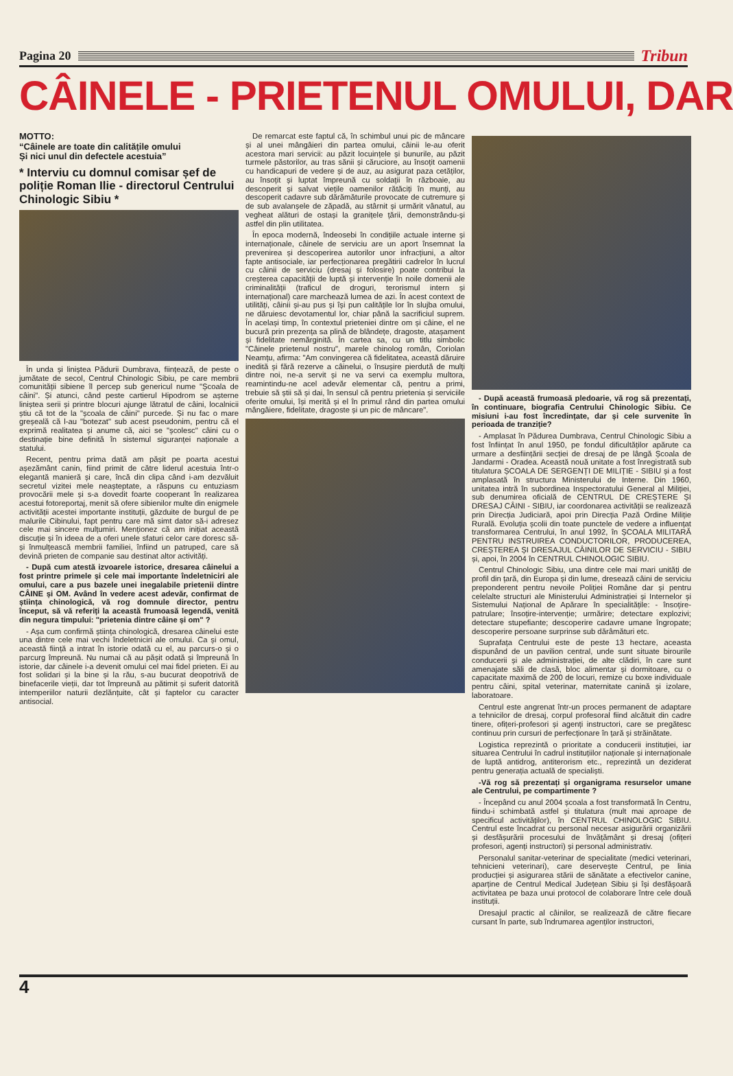Pagina 20
Tribun
CÂINELE - PRIETENUL OMULUI, DAR
MOTTO:
“Câinele are toate din calitățile omului
Și nici unul din defectele acestuia”
* Interviu cu domnul comisar șef de poliție Roman Ilie - directorul Centrului Chinologic Sibiu *
În unda și liniștea Pădurii Dumbrava, ființează, de peste o jumătate de secol, Centrul Chinologic Sibiu, pe care membrii comunității sibiene îl percep sub genericul nume "Școala de câini". Și atunci, când peste cartierul Hipodrom se așterne liniștea serii și printre blocuri ajunge lătratul de câini, localnicii știu că tot de la "școala de câini" purcede. Și nu fac o mare greșeală că l-au "botezat" sub acest pseudonim, pentru că el exprimă realitatea și anume că, aici se "școlesc" câini cu o destinație bine definită în sistemul siguranței naționale a statului.
Recent, pentru prima dată am pășit pe poarta acestui așezământ canin, fiind primit de către liderul acestuia într-o elegantă manieră și care, încă din clipa când i-am dezvăluit secretul vizitei mele neașteptate, a răspuns cu entuziasm provocării mele și s-a dovedit foarte cooperant în realizarea acestui fotoreportaj, menit să ofere sibienilor multe din enigmele activității acestei importante instituții, găzduite de burgul de pe malurile Cibinului, fapt pentru care mă simt dator să-i adresez cele mai sincere mulțumiri. Menționez că am inițiat această discuție și în ideea de a oferi unele sfaturi celor care doresc să-și înmulțească membrii familiei, înfiind un patruped, care să devină prieten de companie sau destinat altor activități.
- După cum atestă izvoarele istorice, dresarea câinelui a fost printre primele și cele mai importante îndeletniciri ale omului, care a pus bazele unei inegalabile prietenii dintre CÂINE și OM. Având în vedere acest adevăr, confirmat de știința chinologică, vă rog domnule director, pentru început, să vă referiți la această frumoasă legendă, venită din negura timpului: "prietenia dintre câine și om" ?
- Așa cum confirmă știința chinologică, dresarea câinelui este una dintre cele mai vechi îndeletniciri ale omului. Ca și omul, această ființă a intrat în istorie odată cu el, au parcurs-o și o parcurg împreună. Nu numai că au pășit odată și împreună în istorie, dar câinele i-a devenit omului cel mai fidel prieten. Ei au fost solidari și la bine și la rău, s-au bucurat deopotrivă de binefacerile vieții, dar tot împreună au pătimit și suferit datorită intemperiilor naturii dezlănțuite, cât și faptelor cu caracter antisocial.
De remarcat este faptul că, în schimbul unui pic de mâncare și al unei mângâieri din partea omului, câinii le-au oferit acestora mari servicii: au păzit locuințele și bunurile, au păzit turmele păstorilor, au tras sănii și căruciore, au însoțit oamenii cu handicapuri de vedere și de auz, au asigurat paza cetăților, au însoțit și luptat împreună cu soldații în războaie, au descoperit și salvat viețile oamenilor rătăciți în munți, au descoperit cadavre sub dărămăturile provocate de cutremure și de sub avalanșele de zăpadă, au stârnit și urmărit vânatul, au vegheat alături de ostași la granițele țării, demonstrându-și astfel din plin utilitatea.
În epoca modernă, îndeosebi în condițiile actuale interne și internaționale, câinele de serviciu are un aport însemnat la prevenirea și descoperirea autorilor unor infracțiuni, a altor fapte antisociale, iar perfecționarea pregătirii cadrelor în lucrul cu câinii de serviciu (dresaj și folosire) poate contribui la creșterea capacității de luptă și intervenție în noile domenii ale criminalității (traficul de droguri, terorismul intern și internațional) care marchează lumea de azi. În acest context de utilități, câinii și-au pus și își pun calitățile lor în slujba omului, ne dăruiesc devotamentul lor, chiar până la sacrificiul suprem. În același timp, în contextul prieteniei dintre om și câine, el ne bucură prin prezența sa plină de blândețe, dragoste, atașament și fidelitate nemărginită. În cartea sa, cu un titlu simbolic "Câinele prietenul nostru", marele chinolog român, Coriolan Neamțu, afirma: "Am convingerea că fidelitatea, această dăruire inedită și fără rezerve a câinelui, o însușire pierdută de mulți dintre noi, ne-a servit și ne va servi ca exemplu multora, reamintindu-ne acel adevăr elementar că, pentru a primi, trebuie să știi să și dai, în sensul că pentru prietenia și serviciile oferite omului, își merită și el în primul rând din partea omului mângâiere, fidelitate, dragoste și un pic de mâncare".
- După această frumoasă pledoarie, vă rog să prezentați, în continuare, biografia Centrului Chinologic Sibiu. Ce misiuni i-au fost încredințate, dar și cele survenite în perioada de tranziție?
- Amplasat în Pădurea Dumbrava, Centrul Chinologic Sibiu a fost înființat în anul 1950, pe fondul dificultăților apărute ca urmare a desființării secției de dresaj de pe lângă Școala de Jandarmi - Oradea. Această nouă unitate a fost înregistrată sub titulatura ȘCOALA DE SERGENȚI DE MILIȚIE - SIBIU și a fost amplasată în structura Ministerului de Interne. Din 1960, unitatea intră în subordinea Inspectoratului General al Miliției, sub denumirea oficială de CENTRUL DE CREȘTERE ȘI DRESAJ CÂINI - SIBIU, iar coordonarea activității se realizează prin Direcția Judiciară, apoi prin Direcția Pază Ordine Miliție Rurală. Evoluția școlii din toate punctele de vedere a influențat transformarea Centrului, în anul 1992, în ȘCOALA MILITARĂ PENTRU INSTRUIREA CONDUCTORILOR, PRODUCEREA, CREȘTEREA ȘI DRESAJUL CÂINILOR DE SERVICIU - SIBIU și, apoi, în 2004 în CENTRUL CHINOLOGIC SIBIU.
Centrul Chinologic Sibiu, una dintre cele mai mari unități de profil din țară, din Europa și din lume, dresează câini de serviciu preponderent pentru nevoile Poliției Române dar și pentru celelalte structuri ale Ministerului Administrației și Internelor și Sistemului Național de Apărare în specialitățile: - însoțire-patrulare; însoțire-intervenție; urmărire; detectare explozivi; detectare stupefiante; descoperire cadavre umane îngropate; descoperire persoane surprinse sub dărâmături etc.
Suprafața Centrului este de peste 13 hectare, aceasta dispunând de un pavilion central, unde sunt situate birourile conducerii și ale administrației, de alte clădiri, în care sunt amenajate săli de clasă, bloc alimentar și dormitoare, cu o capacitate maximă de 200 de locuri, remize cu boxe individuale pentru câini, spital veterinar, maternitate canină și izolare, laboratoare.
Centrul este angrenat într-un proces permanent de adaptare a tehnicilor de dresaj, corpul profesoral fiind alcătuit din cadre tinere, ofițeri-profesori și agenți instructori, care se pregătesc continuu prin cursuri de perfecționare în țară și străinătate.
Logistica reprezintă o prioritate a conducerii instituției, iar situarea Centrului în cadrul instituțiilor naționale și internaționale de luptă antidrog, antiterorism etc., reprezintă un deziderat pentru generația actuală de specialiști.
-Vă rog să prezentați și organigrama resurselor umane ale Centrului, pe compartimente ?
- Începând cu anul 2004 școala a fost transformată în Centru, fiindu-i schimbată astfel și titulatura (mult mai aproape de specificul activităților), în CENTRUL CHINOLOGIC SIBIU. Centrul este încadrat cu personal necesar asigurării organizării și desfășurării procesului de învățământ și dresaj (ofițeri profesori, agenți instructori) și personal administrativ.
Personalul sanitar-veterinar de specialitate (medici veterinari, tehnicieni veterinari), care deservește Centrul, pe linia producției și asigurarea stării de sănătate a efectivelor canine, aparține de Centrul Medical Județean Sibiu și își desfășoară activitatea pe baza unui protocol de colaborare între cele două instituții.
Dresajul practic al câinilor, se realizează de către fiecare cursant în parte, sub îndrumarea agenților instructori,
4